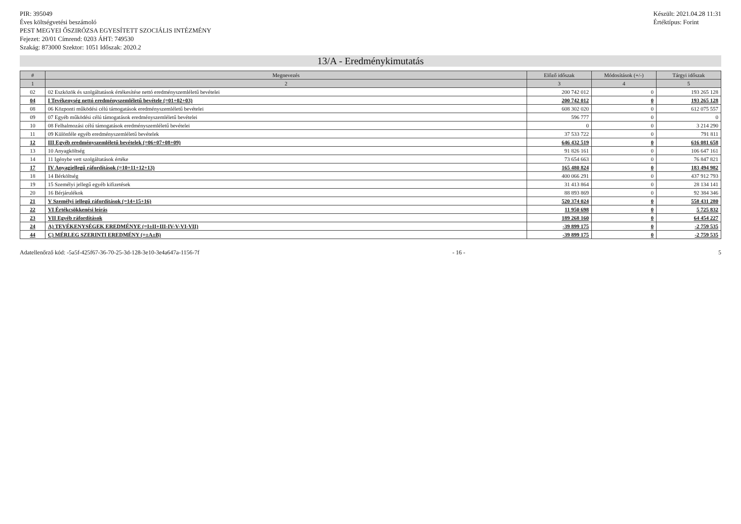PIR: 395049
Éves költségvetési beszámoló
PEST MEGYEI ŐSZIRÓZSA EGYESÍTETT SZOCIÁLIS INTÉZMÉNY
Fejezet: 20/01 Címrend: 0203 ÁHT: 749530
Szakág: 873000 Szektor: 1051 Időszak: 2020.2
Készült: 2021.04.28 11:31
Értéktípus: Forint
13/A - Eredménykimutatás
| # | Megnevezés | Előző időszak | Módosítások (+/-) | Tárgyi időszak |
| --- | --- | --- | --- | --- |
| 1 | 2 | 3 | 4 | 5 |
| 02 | 02 Eszközök és szolgáltatások értékesítése nettó eredményszemléletű bevételei | 200 742 012 | 0 | 193 265 128 |
| 04 | I Tevékenység nettó eredményszemléletű bevétele (=01+02+03) | 200 742 012 | 0 | 193 265 128 |
| 08 | 06 Központi működési célú támogatások eredményszemléletű bevételei | 608 302 020 | 0 | 612 075 557 |
| 09 | 07 Egyéb működési célú támogatások eredményszemléletű bevételei | 596 777 | 0 | 0 |
| 10 | 08 Felhalmozási célú támogatások eredményszemléletű bevételei | 0 | 0 | 3 214 290 |
| 11 | 09 Különféle egyéb eredményszemléletű bevételek | 37 533 722 | 0 | 791 811 |
| 12 | III Egyéb eredményszemléletű bevételek (=06+07+08+09) | 646 432 519 | 0 | 616 081 658 |
| 13 | 10 Anyagköltség | 91 826 161 | 0 | 106 647 161 |
| 14 | 11 Igénybe vett szolgáltatások értéke | 73 654 663 | 0 | 76 847 821 |
| 17 | IV Anyagjellegű ráfordítások (=10+11+12+13) | 165 480 824 | 0 | 183 494 982 |
| 18 | 14 Bérköltség | 400 066 291 | 0 | 437 912 793 |
| 19 | 15 Személyi jellegű egyéb kifizetések | 31 413 864 | 0 | 28 134 141 |
| 20 | 16 Bérjárulékok | 88 893 869 | 0 | 92 384 346 |
| 21 | V Személyi jellegű ráfordítások (=14+15+16) | 520 374 024 | 0 | 558 431 280 |
| 22 | VI Értékcsökkenési leírás | 11 950 698 | 0 | 5 725 832 |
| 23 | VII Egyéb ráfordítások | 189 268 160 | 0 | 64 454 227 |
| 24 | A) TEVÉKENYSÉGEK EREDMÉNYE (=I±II+III-IV-V-VI-VII) | -39 899 175 | 0 | -2 759 535 |
| 44 | C) MÉRLEG SZERINTI EREDMÉNY (=±A±B) | -39 899 175 | 0 | -2 759 535 |
Adatellenőrző kód: -5a5f-425f67-36-70-25-3d-128-3e10-3e4a647a-1156-7f
- 16 - 5